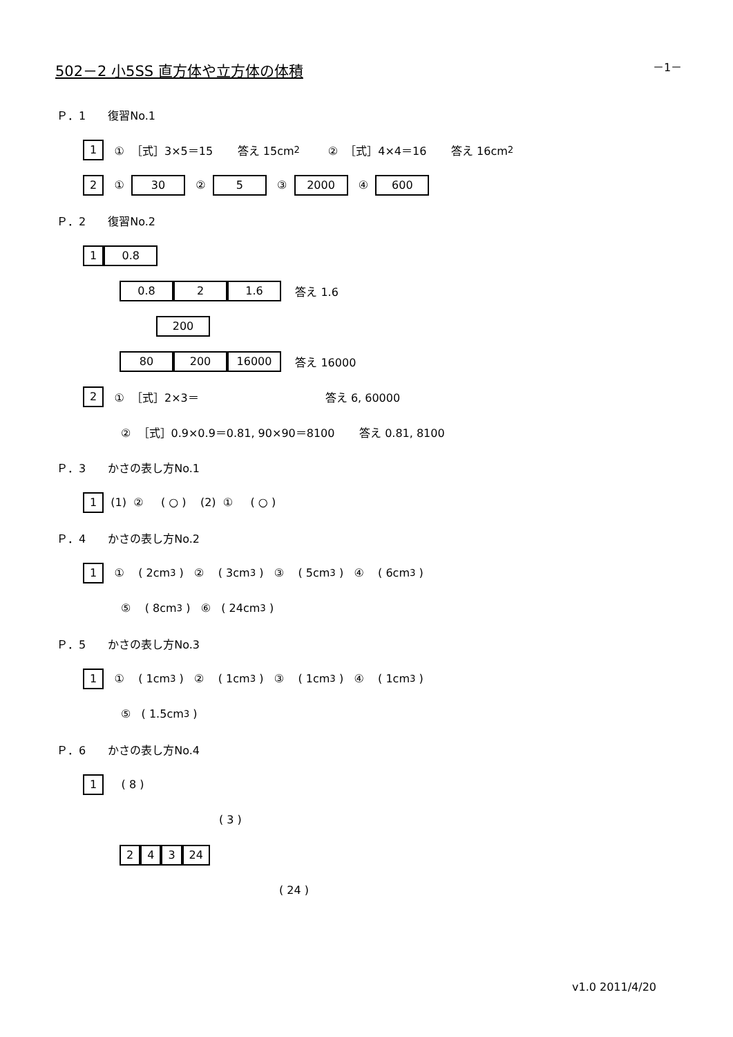502－2 小5SS 直方体や立方体の体積 －1－
Ｐ．1　　復習No.1
1 ① ［式］3×5＝15 答え 15cm<sup>2</sup> ② ［式］4×4＝16 答え 16cm<sup>2</sup>
2 ① 30 ② 5 ③ 2000 ④ 600
Ｐ．2　　復習No.2
1 0.8
0.8 2 1.6 答え 1.6
200
80 200 16000 答え 16000
2 ① ［式］2×3＝ 答え 6, 60000
② ［式］0.9×0.9＝0.81, 90×90＝8100 答え 0.81, 8100
Ｐ．3　　かさの表し方No.1
1 (1) ② ( ○ ) (2) ① ( ○ )
Ｐ．4　　かさの表し方No.2
1 ① ( 2cm<sup>3</sup> ) ② ( 3cm<sup>3</sup> ) ③ ( 5cm<sup>3</sup> ) ④ ( 6cm<sup>3</sup> )
⑤ ( 8cm<sup>3</sup> ) ⑥ ( 24cm<sup>3</sup> )
Ｐ．5　　かさの表し方No.3
1 ① ( 1cm<sup>3</sup> ) ② ( 1cm<sup>3</sup> ) ③ ( 1cm<sup>3</sup> ) ④ ( 1cm<sup>3</sup> )
⑤ ( 1.5cm<sup>3</sup> )
Ｐ．6　　かさの表し方No.4
1 ( 8 )
( 3 )
2 4 3 24
( 24 )
v1.0 2011/4/20